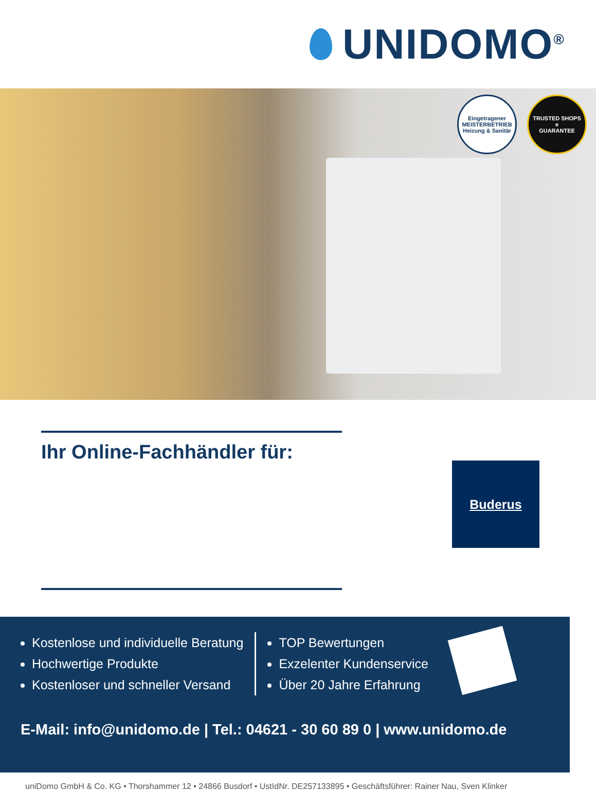UNIDOMO<sup>®</sup>
Eingetragener
MEISTERBETRIEB
Heizung & Sanitär
TRUSTED SHOPS
e
GUARANTEE
Ihr Online-Fachhändler für:
Buderus
Kostenlose und individuelle Beratung
Hochwertige Produkte
Kostenloser und schneller Versand
TOP Bewertungen
Exzelenter Kundenservice
Über 20 Jahre Erfahrung
E-Mail: info@unidomo.de | Tel.: 04621 - 30 60 89 0 | www.unidomo.de
uniDomo GmbH & Co. KG • Thorshammer 12 • 24866 Busdorf • UstIdNr. DE257133895 • Geschäftsführer: Rainer Nau, Sven Klinker